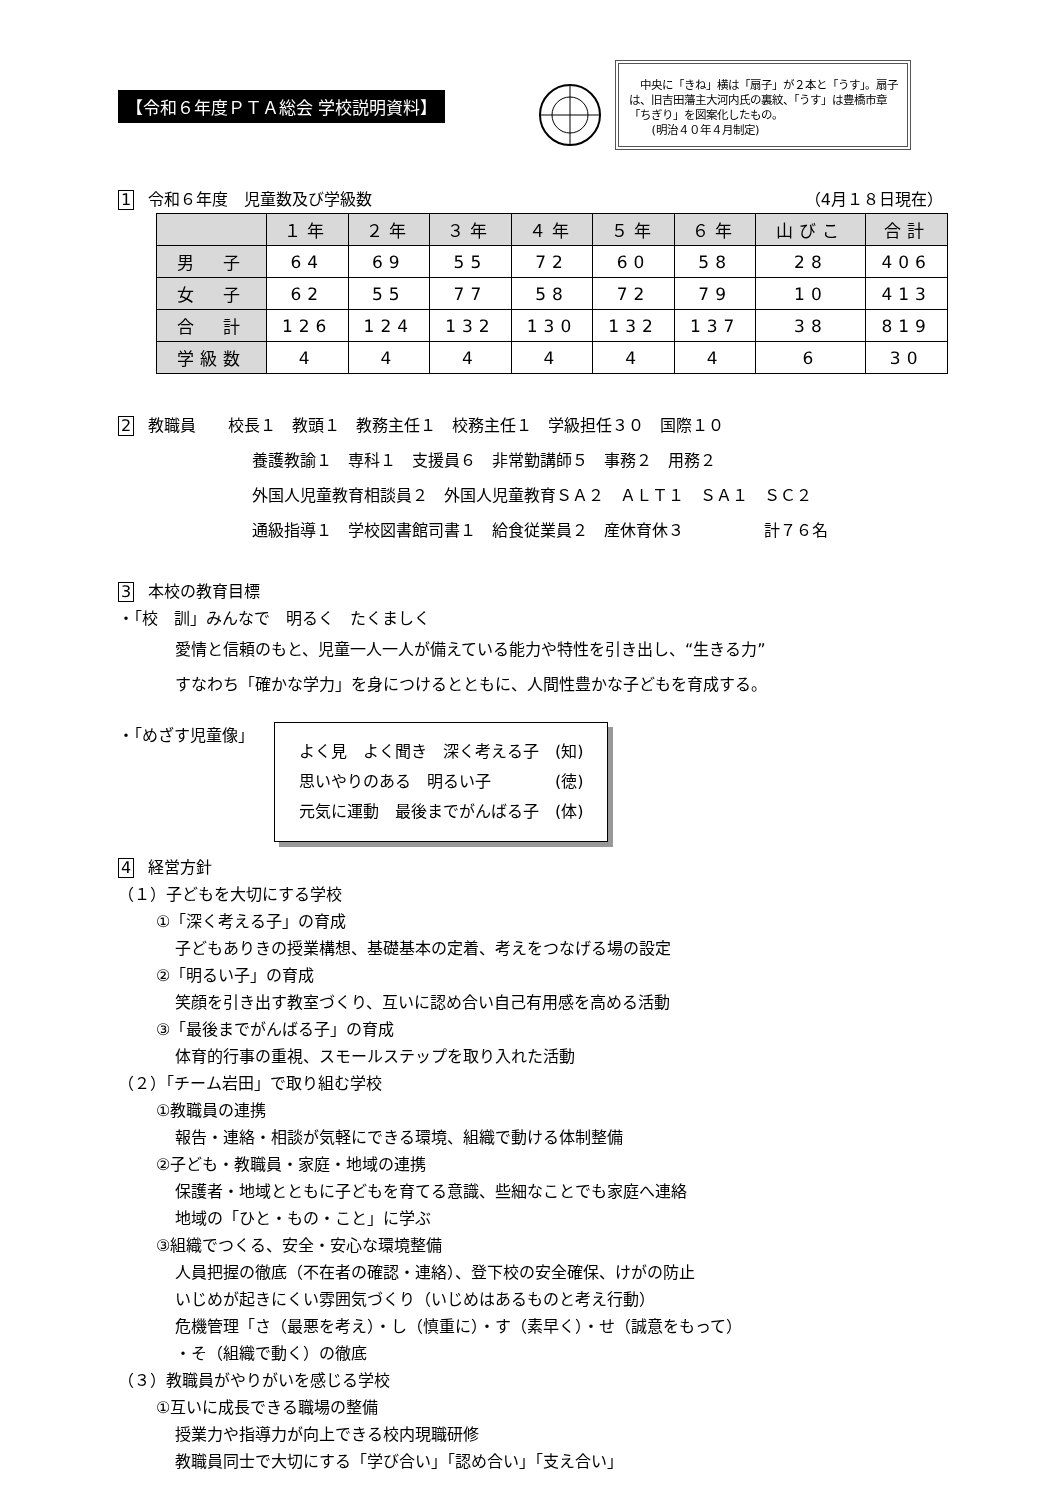【令和６年度ＰＴＡ総会 学校説明資料】
　中央に「きね」横は「扇子」が２本と「うす」。扇子は、旧吉田藩主大河内氏の裏紋、「うす」は豊橋市章「ちぎり」を図案化したもの。
　　(明治４０年４月制定)
1 令和６年度　児童数及び学級数 （4月１８日現在）
| | １年 | ２年 | ３年 | ４年 | ５年 | ６年 | 山びこ | 合計 |
| --- | --- | --- | --- | --- | --- | --- | --- | --- |
| 男 子 | 64 | 69 | 55 | 72 | 60 | 58 | 28 | 406 |
| 女 子 | 62 | 55 | 77 | 58 | 72 | 79 | 10 | 413 |
| 合 計 | 126 | 124 | 132 | 130 | 132 | 137 | 38 | 819 |
| 学級数 | 4 | 4 | 4 | 4 | 4 | 4 | 6 | 30 |
2 教職員　　校長１　教頭１　教務主任１　校務主任１　学級担任３０　国際１０
養護教諭１　専科１　支援員６　非常勤講師５　事務２　用務２
外国人児童教育相談員２　外国人児童教育ＳＡ２　ＡＬＴ１　ＳＡ１　ＳＣ２
通級指導１　学校図書館司書１　給食従業員２　産休育休３　　　　　計７６名
3 本校の教育目標
・「校　訓」みんなで　明るく　たくましく
愛情と信頼のもと、児童一人一人が備えている能力や特性を引き出し、“生きる力”
すなわち「確かな学力」を身につけるとともに、人間性豊かな子どもを育成する。
・「めざす児童像」
よく見　よく聞き　深く考える子　(知)
思いやりのある　明るい子　　　　(徳)
元気に運動　最後までがんばる子　(体)
4 経営方針
（１）子どもを大切にする学校
①「深く考える子」の育成
子どもありきの授業構想、基礎基本の定着、考えをつなげる場の設定
②「明るい子」の育成
笑顔を引き出す教室づくり、互いに認め合い自己有用感を高める活動
③「最後までがんばる子」の育成
体育的行事の重視、スモールステップを取り入れた活動
（２）「チーム岩田」で取り組む学校
①教職員の連携
報告・連絡・相談が気軽にできる環境、組織で動ける体制整備
②子ども・教職員・家庭・地域の連携
保護者・地域とともに子どもを育てる意識、些細なことでも家庭へ連絡
地域の「ひと・もの・こと」に学ぶ
③組織でつくる、安全・安心な環境整備
人員把握の徹底（不在者の確認・連絡）、登下校の安全確保、けがの防止
いじめが起きにくい雰囲気づくり（いじめはあるものと考え行動）
危機管理「さ（最悪を考え）・し（慎重に）・す（素早く）・せ（誠意をもって）
・そ（組織で動く）の徹底
（３）教職員がやりがいを感じる学校
①互いに成長できる職場の整備
授業力や指導力が向上できる校内現職研修
教職員同士で大切にする「学び合い」「認め合い」「支え合い」